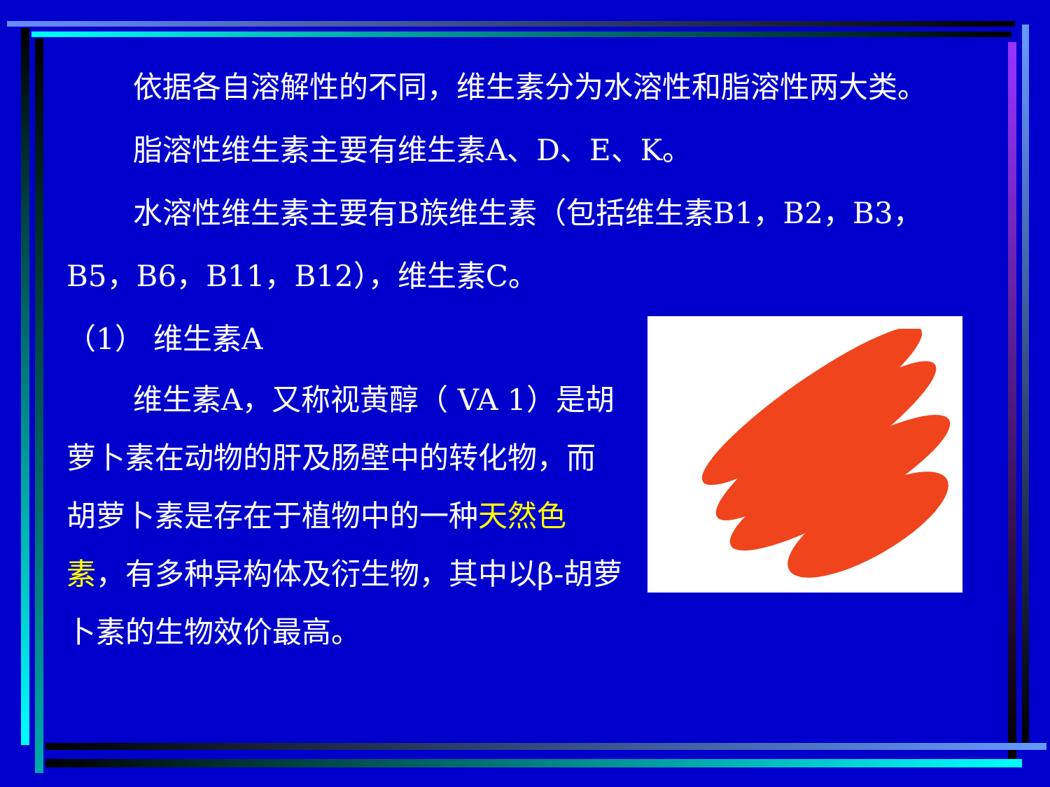依据各自溶解性的不同，维生素分为水溶性和脂溶性两大类。
脂溶性维生素主要有维生素A、D、E、K。
水溶性维生素主要有B族维生素（包括维生素B1，B2，B3，B5，B6，B11，B12），维生素C。
（1） 维生素A
维生素A，又称视黄醇（ VA 1）是胡萝卜素在动物的肝及肠壁中的转化物，而胡萝卜素是存在于植物中的一种天然色素，有多种异构体及衍生物，其中以β-胡萝卜素的生物效价最高。